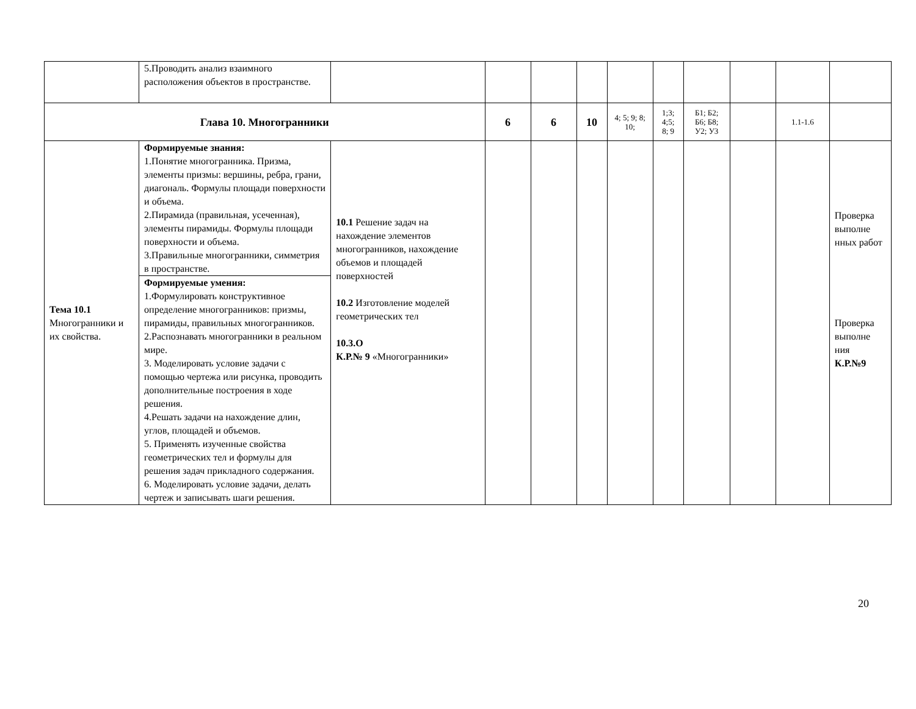| | 5.Проводить анализ взаимного расположения объектов в пространстве. | | | | | | | | | | |
| Глава 10. Многогранники | | | 6 | 6 | 10 | 4; 5; 9; 8; 10; | 1;3; 4;5; 8; 9 | Б1; Б2; Б6; Б8; У2; У3 | | 1.1-1.6 | |
| Тема 10.1 Многогранники и их свойства. | Формируемые знания: 1.Понятие многогранника. Призма, элементы призмы: вершины, ребра, грани, диагональ. Формулы площади поверхности и объема. 2.Пирамида (правильная, усеченная), элементы пирамиды. Формулы площади поверхности и объема. 3.Правильные многогранники, симметрия в пространстве. | 10.1 Решение задач на нахождение элементов многогранников, нахождение объемов и площадей поверхностей 10.2 Изготовление моделей геометрических тел 10.3.О К.Р.№ 9 «Многогранники» | | | | | | | | | Проверка выполне нных работ Проверка выполне ния К.Р.№9 |
| | Формируемые умения: 1.Формулировать конструктивное определение многогранников: призмы, пирамиды, правильных многогранников. 2.Распознавать многогранники в реальном мире. 3. Моделировать условие задачи с помощью чертежа или рисунка, проводить дополнительные построения в ходе решения. 4.Решать задачи на нахождение длин, углов, площадей и объемов. 5. Применять изученные свойства геометрических тел и формулы для решения задач прикладного содержания. 6. Моделировать условие задачи, делать чертеж и записывать шаги решения. | | | | | | | | | | |
20